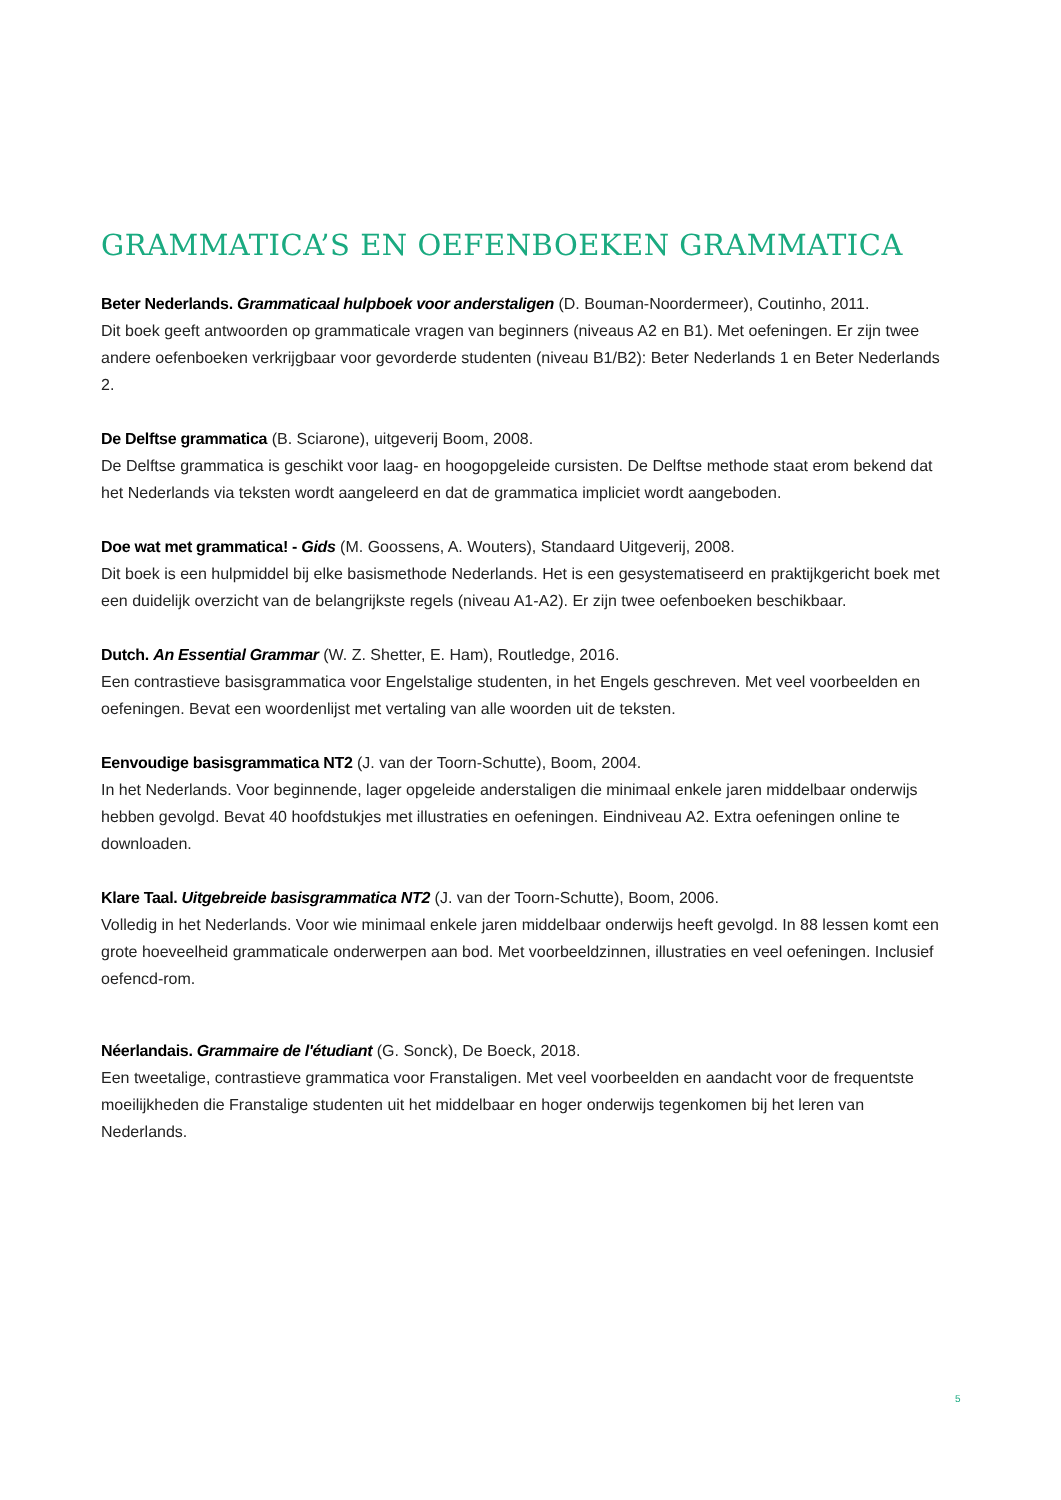GRAMMATICA’S EN OEFENBOEKEN GRAMMATICA
Beter Nederlands. Grammaticaal hulpboek voor anderstaligen (D. Bouman-Noordermeer), Coutinho, 2011.
Dit boek geeft antwoorden op grammaticale vragen van beginners (niveaus A2 en B1). Met oefeningen. Er zijn twee andere oefenboeken verkrijgbaar voor gevorderde studenten (niveau B1/B2): Beter Nederlands 1 en Beter Nederlands 2.
De Delftse grammatica (B. Sciarone), uitgeverij Boom, 2008.
De Delftse grammatica is geschikt voor laag- en hoogopgeleide cursisten. De Delftse methode staat erom bekend dat het Nederlands via teksten wordt aangeleerd en dat de grammatica impliciet wordt aangeboden.
Doe wat met grammatica! - Gids (M. Goossens, A. Wouters), Standaard Uitgeverij, 2008.
Dit boek is een hulpmiddel bij elke basismethode Nederlands. Het is een gesystematiseerd en praktijkgericht boek met een duidelijk overzicht van de belangrijkste regels (niveau A1-A2). Er zijn twee oefenboeken beschikbaar.
Dutch. An Essential Grammar (W. Z. Shetter, E. Ham), Routledge, 2016.
Een contrastieve basisgrammatica voor Engelstalige studenten, in het Engels geschreven. Met veel voorbeelden en oefeningen. Bevat een woordenlijst met vertaling van alle woorden uit de teksten.
Eenvoudige basisgrammatica NT2 (J. van der Toorn-Schutte), Boom, 2004.
In het Nederlands. Voor beginnende, lager opgeleide anderstaligen die minimaal enkele jaren middelbaar onderwijs hebben gevolgd. Bevat 40 hoofdstukjes met illustraties en oefeningen. Eindniveau A2. Extra oefeningen online te downloaden.
Klare Taal. Uitgebreide basisgrammatica NT2 (J. van der Toorn-Schutte), Boom, 2006.
Volledig in het Nederlands. Voor wie minimaal enkele jaren middelbaar onderwijs heeft gevolgd. In 88 lessen komt een grote hoeveelheid grammaticale onderwerpen aan bod. Met voorbeeldzinnen, illustraties en veel oefeningen. Inclusief oefencd-rom.
Néerlandais. Grammaire de l'étudiant (G. Sonck), De Boeck, 2018.
Een tweetalige, contrastieve grammatica voor Franstaligen. Met veel voorbeelden en aandacht voor de frequentste moeilijkheden die Franstalige studenten uit het middelbaar en hoger onderwijs tegenkomen bij het leren van Nederlands.
5